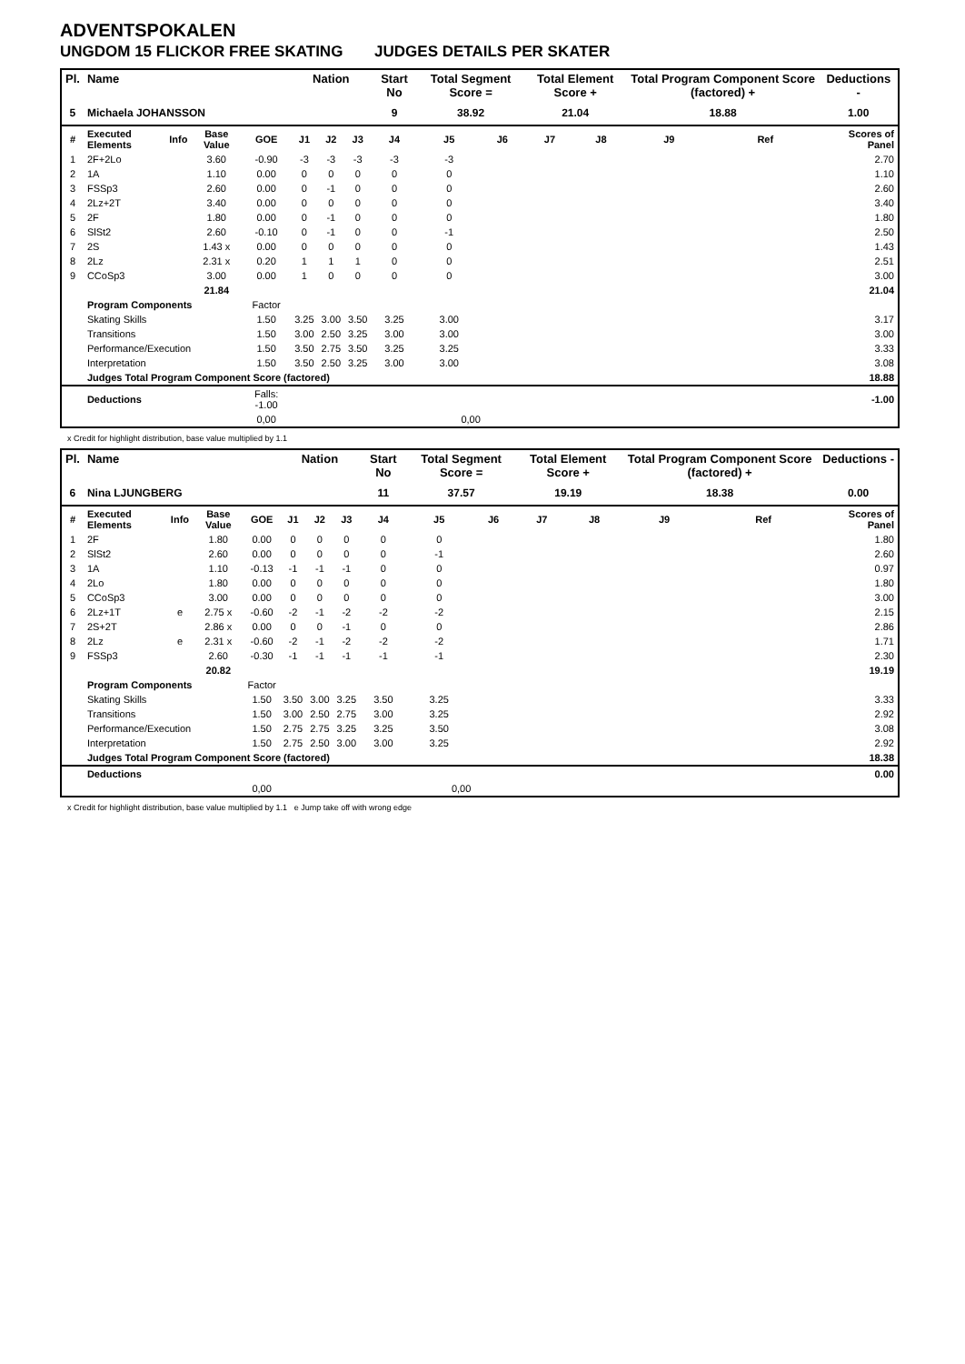ADVENTSPOKALEN
UNGDOM 15 FLICKOR FREE SKATING JUDGES DETAILS PER SKATER
| Pl. | Name | | | | Nation | | | Start No | Total Segment Score = | | Total Element Score + | | Total Program Component Score (factored) + | | | Deductions - |
| --- | --- | --- | --- | --- | --- | --- | --- | --- | --- | --- | --- | --- | --- | --- | --- | --- |
| 5 | Michaela JOHANSSON | | | | | | | 9 | 38.92 | | 21.04 | | 18.88 | | | 1.00 |
| # | Executed Elements | Info | Base Value | GOE | J1 | J2 | J3 | J4 | J5 | J6 | J7 | J8 | J9 | Ref | Scores of Panel | |
| 1 | 2F+2Lo | | 3.60 | -0.90 | -3 | -3 | -3 | -3 | -3 | | | | | | 2.70 | |
| 2 | 1A | | 1.10 | 0.00 | 0 | 0 | 0 | 0 | 0 | | | | | | 1.10 | |
| 3 | FSSp3 | | 2.60 | 0.00 | 0 | -1 | 0 | 0 | 0 | | | | | | 2.60 | |
| 4 | 2Lz+2T | | 3.40 | 0.00 | 0 | 0 | 0 | 0 | 0 | | | | | | 3.40 | |
| 5 | 2F | | 1.80 | 0.00 | 0 | -1 | 0 | 0 | 0 | | | | | | 1.80 | |
| 6 | SlSt2 | | 2.60 | -0.10 | 0 | -1 | 0 | 0 | -1 | | | | | | 2.50 | |
| 7 | 2S | | 1.43 x | 0.00 | 0 | 0 | 0 | 0 | 0 | | | | | | 1.43 | |
| 8 | 2Lz | | 2.31 x | 0.20 | 1 | 1 | 1 | 0 | 0 | | | | | | 2.51 | |
| 9 | CCoSp3 | | 3.00 | 0.00 | 1 | 0 | 0 | 0 | 0 | | | | | | 3.00 | |
| | | | 21.84 | | | | | | | | | | | | 21.04 | |
| | Program Components | | | Factor | | | | | | | | | | | | |
| | Skating Skills | | | 1.50 | 3.25 | 3.00 | 3.50 | 3.25 | 3.00 | | | | | | 3.17 | |
| | Transitions | | | 1.50 | 3.00 | 2.50 | 3.25 | 3.00 | 3.00 | | | | | | 3.00 | |
| | Performance/Execution | | | 1.50 | 3.50 | 2.75 | 3.50 | 3.25 | 3.25 | | | | | | 3.33 | |
| | Interpretation | | | 1.50 | 3.50 | 2.50 | 3.25 | 3.00 | 3.00 | | | | | | 3.08 | |
| | Judges Total Program Component Score (factored) | | | | | | | | | | | | | | 18.88 | |
| | Deductions | | | Falls: -1.00 | | | | | | | | | | | -1.00 | |
| | | | | 0,00 | | | | | 0,00 | | | | | | | |
x Credit for highlight distribution, base value multiplied by 1.1
| Pl. | Name | | | | Nation | | | Start No | Total Segment Score = | | Total Element Score + | | Total Program Component Score (factored) + | | | Deductions - |
| --- | --- | --- | --- | --- | --- | --- | --- | --- | --- | --- | --- | --- | --- | --- | --- | --- |
| 6 | Nina LJUNGBERG | | | | | | | 11 | 37.57 | | 19.19 | | 18.38 | | | 0.00 |
| # | Executed Elements | Info | Base Value | GOE | J1 | J2 | J3 | J4 | J5 | J6 | J7 | J8 | J9 | Ref | Scores of Panel | |
| 1 | 2F | | 1.80 | 0.00 | 0 | 0 | 0 | 0 | 0 | | | | | | 1.80 | |
| 2 | SlSt2 | | 2.60 | 0.00 | 0 | 0 | 0 | 0 | -1 | | | | | | 2.60 | |
| 3 | 1A | | 1.10 | -0.13 | -1 | -1 | -1 | 0 | 0 | | | | | | 0.97 | |
| 4 | 2Lo | | 1.80 | 0.00 | 0 | 0 | 0 | 0 | 0 | | | | | | 1.80 | |
| 5 | CCoSp3 | | 3.00 | 0.00 | 0 | 0 | 0 | 0 | 0 | | | | | | 3.00 | |
| 6 | 2Lz+1T | e | 2.75 x | -0.60 | -2 | -1 | -2 | -2 | -2 | | | | | | 2.15 | |
| 7 | 2S+2T | | 2.86 x | 0.00 | 0 | 0 | -1 | 0 | 0 | | | | | | 2.86 | |
| 8 | 2Lz | e | 2.31 x | -0.60 | -2 | -1 | -2 | -2 | -2 | | | | | | 1.71 | |
| 9 | FSSp3 | | 2.60 | -0.30 | -1 | -1 | -1 | -1 | -1 | | | | | | 2.30 | |
| | | | 20.82 | | | | | | | | | | | | 19.19 | |
| | Program Components | | | Factor | | | | | | | | | | | | |
| | Skating Skills | | | 1.50 | 3.50 | 3.00 | 3.25 | 3.50 | 3.25 | | | | | | 3.33 | |
| | Transitions | | | 1.50 | 3.00 | 2.50 | 2.75 | 3.00 | 3.25 | | | | | | 2.92 | |
| | Performance/Execution | | | 1.50 | 2.75 | 2.75 | 3.25 | 3.25 | 3.50 | | | | | | 3.08 | |
| | Interpretation | | | 1.50 | 2.75 | 2.50 | 3.00 | 3.00 | 3.25 | | | | | | 2.92 | |
| | Judges Total Program Component Score (factored) | | | | | | | | | | | | | | 18.38 | |
| | Deductions | | | | | | | | | | | | | | 0.00 | |
| | | | | 0,00 | | | | | 0,00 | | | | | | | |
x Credit for highlight distribution, base value multiplied by 1.1 e Jump take off with wrong edge